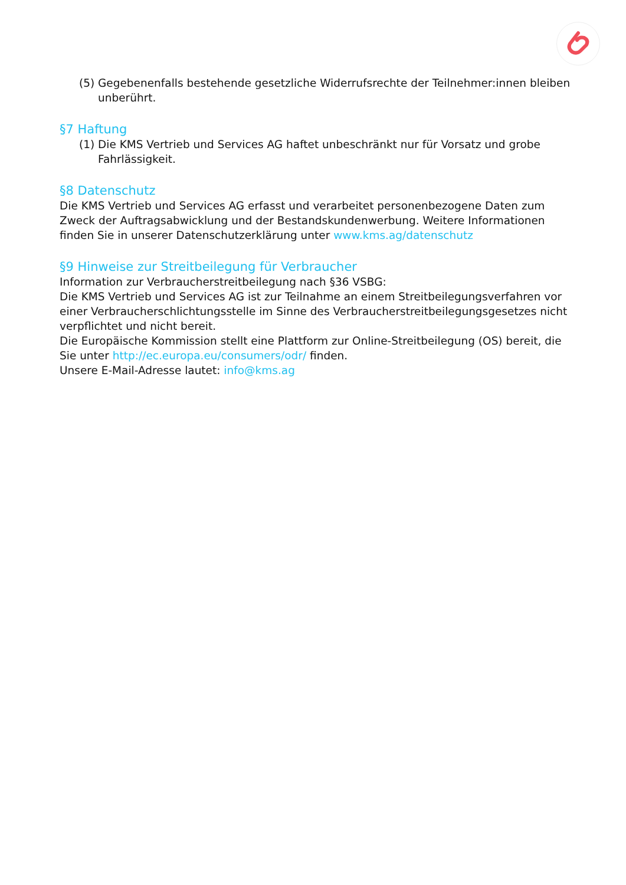(5) Gegebenenfalls bestehende gesetzliche Widerrufsrechte der Teilnehmer:innen bleiben unberührt.
§7 Haftung
(1) Die KMS Vertrieb und Services AG haftet unbeschränkt nur für Vorsatz und grobe Fahrlässigkeit.
§8 Datenschutz
Die KMS Vertrieb und Services AG erfasst und verarbeitet personenbezogene Daten zum Zweck der Auftragsabwicklung und der Bestandskundenwerbung. Weitere Informationen finden Sie in unserer Datenschutzerklärung unter www.kms.ag/datenschutz
§9 Hinweise zur Streitbeilegung für Verbraucher
Information zur Verbraucherstreitbeilegung nach §36 VSBG:
Die KMS Vertrieb und Services AG ist zur Teilnahme an einem Streitbeilegungsverfahren vor einer Verbraucherschlichtungsstelle im Sinne des Verbraucherstreitbeilegungsgesetzes nicht verpflichtet und nicht bereit.
Die Europäische Kommission stellt eine Plattform zur Online-Streitbeilegung (OS) bereit, die Sie unter http://ec.europa.eu/consumers/odr/ finden.
Unsere E-Mail-Adresse lautet: info@kms.ag